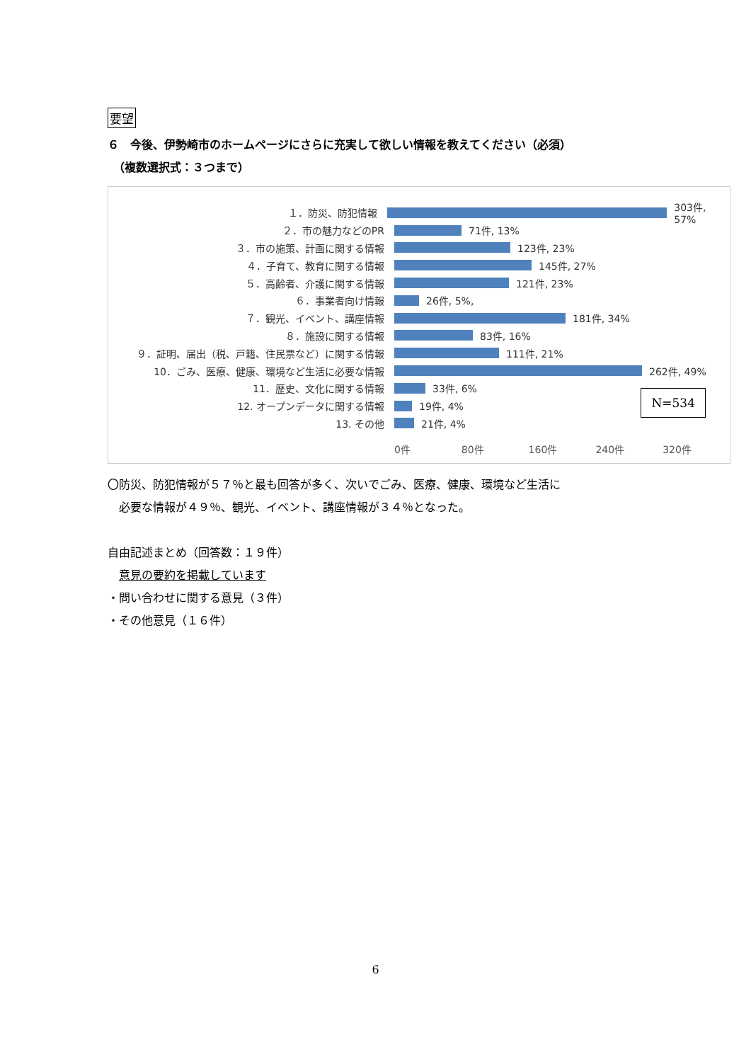要望
６　今後、伊勢崎市のホームページにさらに充実して欲しい情報を教えてください（必須）
　（複数選択式：３つまで）
１．防災、防犯情報 303件, 57%
２．市の魅力などのPR 71件, 13%
３．市の施策、計画に関する情報 123件, 23%
４．子育て、教育に関する情報 145件, 27%
５．高齢者、介護に関する情報 121件, 23%
６．事業者向け情報 26件, 5%,
７．観光、イベント、講座情報 181件, 34%
８．施設に関する情報 83件, 16%
９．証明、届出（税、戸籍、住民票など）に関する情報 111件, 21%
10．ごみ、医療、健康、環境など生活に必要な情報 262件, 49%
11．歴史、文化に関する情報 33件, 6%
12. オープンデータに関する情報 19件, 4%
13. その他 21件, 4%
0件 80件 160件 240件 320件
N=534
〇防災、防犯情報が５７％と最も回答が多く、次いでごみ、医療、健康、環境など生活に
　必要な情報が４９％、観光、イベント、講座情報が３４％となった。
自由記述まとめ（回答数：１９件）
　意見の要約を掲載しています
・問い合わせに関する意見（３件）
・その他意見（１６件）
6